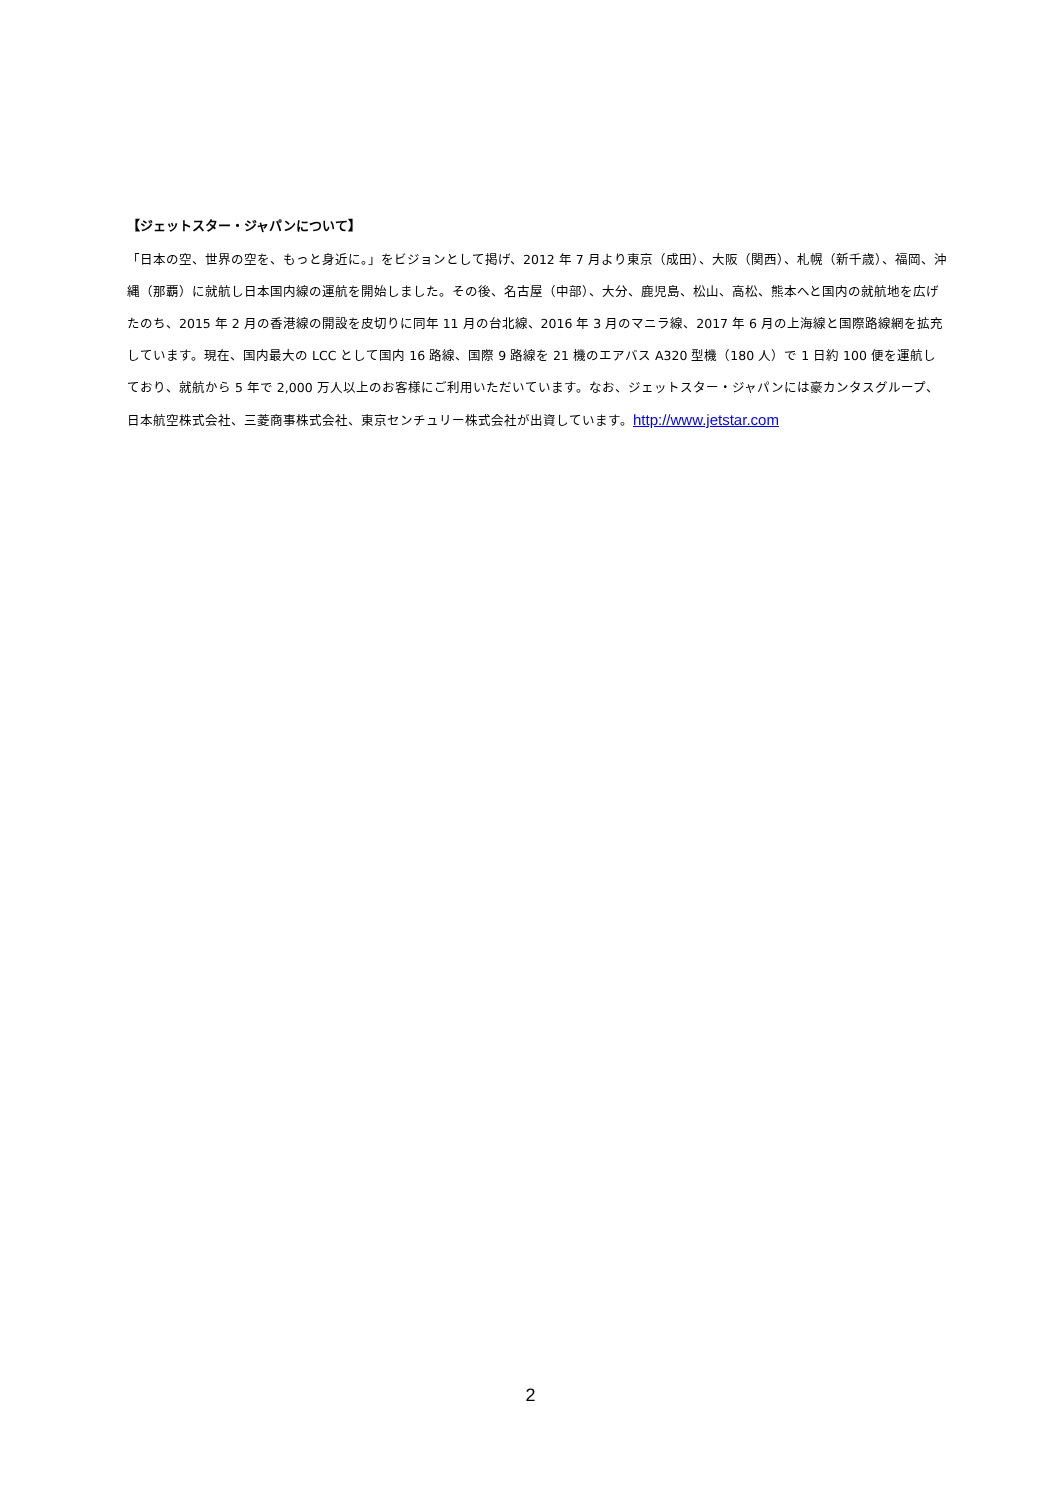【ジェットスター・ジャパンについて】
「日本の空、世界の空を、もっと身近に。」をビジョンとして掲げ、2012 年 7 月より東京（成田）、大阪（関西）、札幌（新千歳）、福岡、沖縄（那覇）に就航し日本国内線の運航を開始しました。その後、名古屋（中部）、大分、鹿児島、松山、高松、熊本へと国内の就航地を広げたのち、2015 年 2 月の香港線の開設を皮切りに同年 11 月の台北線、2016 年 3 月のマニラ線、2017 年 6 月の上海線と国際路線網を拡充しています。現在、国内最大の LCC として国内 16 路線、国際 9 路線を 21 機のエアバス A320 型機（180 人）で 1 日約 100 便を運航しており、就航から 5 年で 2,000 万人以上のお客様にご利用いただいています。なお、ジェットスター・ジャパンには豪カンタスグループ、日本航空株式会社、三菱商事株式会社、東京センチュリー株式会社が出資しています。http://www.jetstar.com
2